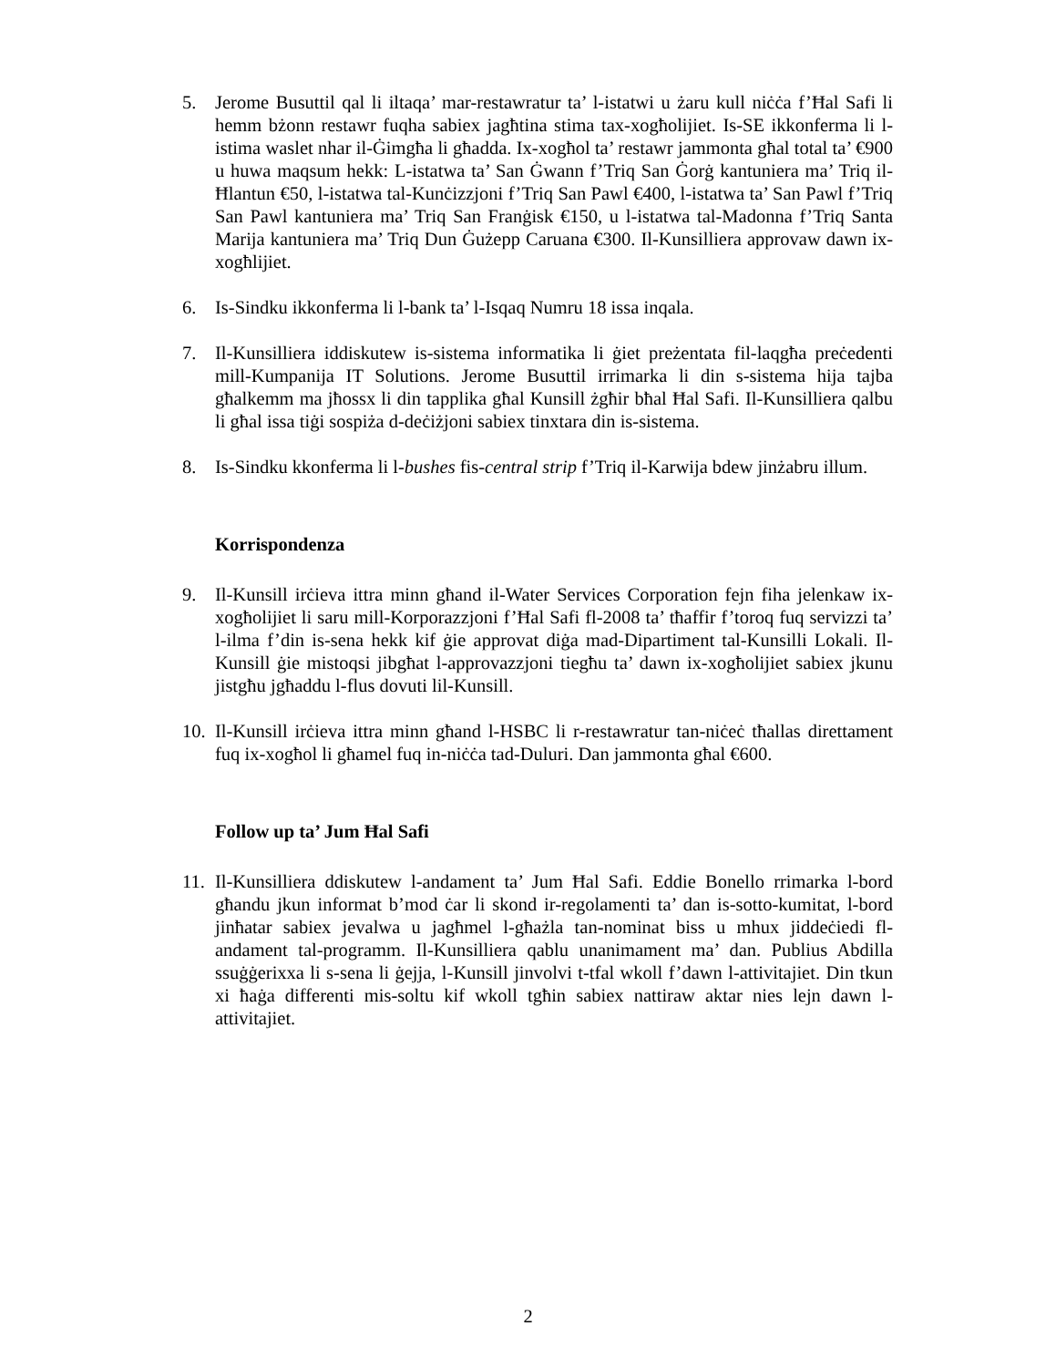5. Jerome Busuttil qal li iltaqa’ mar-restawratur ta’ l-istatwi u żaru kull niċċa f’Ħal Safi li hemm bżonn restawr fuqha sabiex jagħtina stima tax-xogħolijiet. Is-SE ikkonferma li l-istima waslet nhar il-Ġimgħa li għadda. Ix-xogħol ta’ restawr jammonta għal total ta’ €900 u huwa maqsum hekk: L-istatwa ta’ San Ġwann f’Triq San Ġorġ kantuniera ma’ Triq il-Ħlantun €50, l-istatwa tal-Kunċizzjoni f’Triq San Pawl €400, l-istatwa ta’ San Pawl f’Triq San Pawl kantuniera ma’ Triq San Franġisk €150, u l-istatwa tal-Madonna f’Triq Santa Marija kantuniera ma’ Triq Dun Ġużepp Caruana €300. Il-Kunsilliera approvaw dawn ix-xogħlijiet.
6. Is-Sindku ikkonferma li l-bank ta’ l-Isqaq Numru 18 issa inqala.
7. Il-Kunsilliera iddiskutew is-sistema informatika li ġiet preżentata fil-laqgħa preċedenti mill-Kumpanija IT Solutions. Jerome Busuttil irrimarka li din s-sistema hija tajba għalkemm ma jħossx li din tapplika għal Kunsill żgħir bħal Ħal Safi. Il-Kunsilliera qalbu li għal issa tiġi sospiża d-deċiżjoni sabiex tinxtara din is-sistema.
8. Is-Sindku kkonferma li l-bushes fis-central strip f’Triq il-Karwija bdew jinżabru illum.
Korrispondenza
9. Il-Kunsill irċieva ittra minn għand il-Water Services Corporation fejn fiha jelenkaw ix-xogħolijiet li saru mill-Korporazzjoni f’Ħal Safi fl-2008 ta’ tħaffir f’toroq fuq servizzi ta’ l-ilma f’din is-sena hekk kif ġie approvat diġa mad-Dipartiment tal-Kunsilli Lokali. Il-Kunsill ġie mistoqsi jibgħat l-approvazzjoni tiegħu ta’ dawn ix-xogħolijiet sabiex jkunu jistgħu jgħaddu l-flus dovuti lil-Kunsill.
10.
Il-Kunsill irċieva ittra minn għand l-HSBC li r-restawratur tan-niċeċ tħallas direttament fuq ix-xogħol li għamel fuq in-niċċa tad-Duluri. Dan jammonta għal €600.
Follow up ta’ Jum Ħal Safi
11.
Il-Kunsilliera ddiskutew l-andament ta’ Jum Ħal Safi. Eddie Bonello rrimarka l-bord għandu jkun informat b’mod ċar li skond ir-regolamenti ta’ dan is-sotto-kumitat, l-bord jinħatar sabiex jevalwa u jagħmel l-għażla tan-nominat biss u mhux jiddeċiedi fl-andament tal-programm. Il-Kunsilliera qablu unanimament ma’ dan. Publius Abdilla ssuġġerixxa li s-sena li ġejja, l-Kunsill jinvolvi t-tfal wkoll f’dawn l-attivitajiet. Din tkun xi ħaġa differenti mis-soltu kif wkoll tgħin sabiex nattiraw aktar nies lejn dawn l-attivitajiet.
2